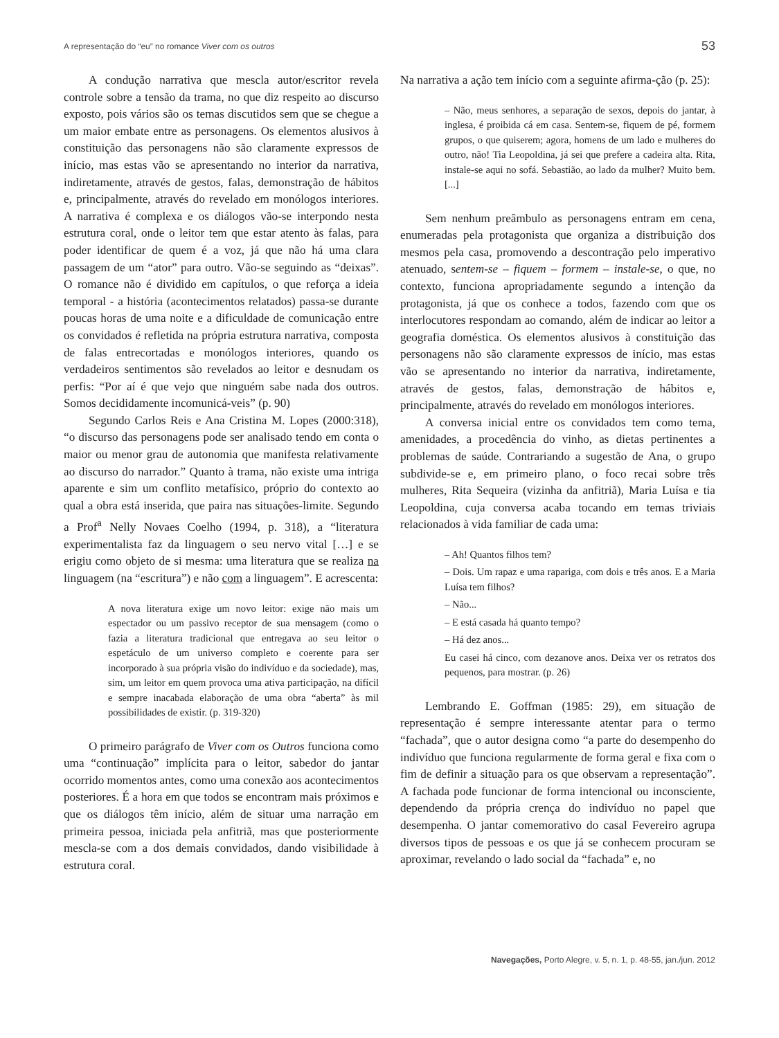A representação do “eu” no romance Viver com os outros 53
A condução narrativa que mescla autor/escritor revela controle sobre a tensão da trama, no que diz respeito ao discurso exposto, pois vários são os temas discutidos sem que se chegue a um maior embate entre as personagens. Os elementos alusivos à constituição das personagens não são claramente expressos de início, mas estas vão se apresentando no interior da narrativa, indiretamente, através de gestos, falas, demonstração de hábitos e, principalmente, através do revelado em monólogos interiores. A narrativa é complexa e os diálogos vão-se interpondo nesta estrutura coral, onde o leitor tem que estar atento às falas, para poder identificar de quem é a voz, já que não há uma clara passagem de um “ator” para outro. Vão-se seguindo as “deixas”. O romance não é dividido em capítulos, o que reforça a ideia temporal - a história (acontecimentos relatados) passa-se durante poucas horas de uma noite e a dificuldade de comunicação entre os convidados é refletida na própria estrutura narrativa, composta de falas entrecortadas e monólogos interiores, quando os verdadeiros sentimentos são revelados ao leitor e desnudam os perfis: “Por aí é que vejo que ninguém sabe nada dos outros. Somos decididamente incomunicá-veis” (p. 90)
Segundo Carlos Reis e Ana Cristina M. Lopes (2000:318), “o discurso das personagens pode ser analisado tendo em conta o maior ou menor grau de autonomia que manifesta relativamente ao discurso do narrador.” Quanto à trama, não existe uma intriga aparente e sim um conflito metafísico, próprio do contexto ao qual a obra está inserida, que paira nas situações-limite. Segundo a Prof<sup>a</sup> Nelly Novaes Coelho (1994, p. 318), a “literatura experimentalista faz da linguagem o seu nervo vital […] e se erigiu como objeto de si mesma: uma literatura que se realiza na linguagem (na “escritura”) e não com a linguagem”. E acrescenta:
A nova literatura exige um novo leitor: exige não mais um espectador ou um passivo receptor de sua mensagem (como o fazia a literatura tradicional que entregava ao seu leitor o espetáculo de um universo completo e coerente para ser incorporado à sua própria visão do indivíduo e da sociedade), mas, sim, um leitor em quem provoca uma ativa participação, na difícil e sempre inacabada elaboração de uma obra “aberta” às mil possibilidades de existir. (p. 319-320)
O primeiro parágrafo de Viver com os Outros funciona como uma “continuação” implícita para o leitor, sabedor do jantar ocorrido momentos antes, como uma conexão aos acontecimentos posteriores. É a hora em que todos se encontram mais próximos e que os diálogos têm início, além de situar uma narração em primeira pessoa, iniciada pela anfitriã, mas que posteriormente mescla-se com a dos demais convidados, dando visibilidade à estrutura coral.
Na narrativa a ação tem início com a seguinte afirma-ção (p. 25):
– Não, meus senhores, a separação de sexos, depois do jantar, à inglesa, é proibida cá em casa. Sentem-se, fiquem de pé, formem grupos, o que quiserem; agora, homens de um lado e mulheres do outro, não! Tia Leopoldina, já sei que prefere a cadeira alta. Rita, instale-se aqui no sofá. Sebastião, ao lado da mulher? Muito bem. [...]
Sem nenhum preâmbulo as personagens entram em cena, enumeradas pela protagonista que organiza a distribuição dos mesmos pela casa, promovendo a descontração pelo imperativo atenuado, sentem-se – fiquem – formem – instale-se, o que, no contexto, funciona apropriadamente segundo a intenção da protagonista, já que os conhece a todos, fazendo com que os interlocutores respondam ao comando, além de indicar ao leitor a geografia doméstica. Os elementos alusivos à constituição das personagens não são claramente expressos de início, mas estas vão se apresentando no interior da narrativa, indiretamente, através de gestos, falas, demonstração de hábitos e, principalmente, através do revelado em monólogos interiores.
A conversa inicial entre os convidados tem como tema, amenidades, a procedência do vinho, as dietas pertinentes a problemas de saúde. Contrariando a sugestão de Ana, o grupo subdivide-se e, em primeiro plano, o foco recai sobre três mulheres, Rita Sequeira (vizinha da anfitriã), Maria Luísa e tia Leopoldina, cuja conversa acaba tocando em temas triviais relacionados à vida familiar de cada uma:
– Ah! Quantos filhos tem?
– Dois. Um rapaz e uma rapariga, com dois e três anos. E a Maria Luísa tem filhos?
– Não...
– E está casada há quanto tempo?
– Há dez anos...
Eu casei há cinco, com dezanove anos. Deixa ver os retratos dos pequenos, para mostrar. (p. 26)
Lembrando E. Goffman (1985: 29), em situação de representação é sempre interessante atentar para o termo “fachada”, que o autor designa como “a parte do desempenho do indivíduo que funciona regularmente de forma geral e fixa com o fim de definir a situação para os que observam a representação”. A fachada pode funcionar de forma intencional ou inconsciente, dependendo da própria crença do indivíduo no papel que desempenha. O jantar comemorativo do casal Fevereiro agrupa diversos tipos de pessoas e os que já se conhecem procuram se aproximar, revelando o lado social da “fachada” e, no
Navegações, Porto Alegre, v. 5, n. 1, p. 48-55, jan./jun. 2012